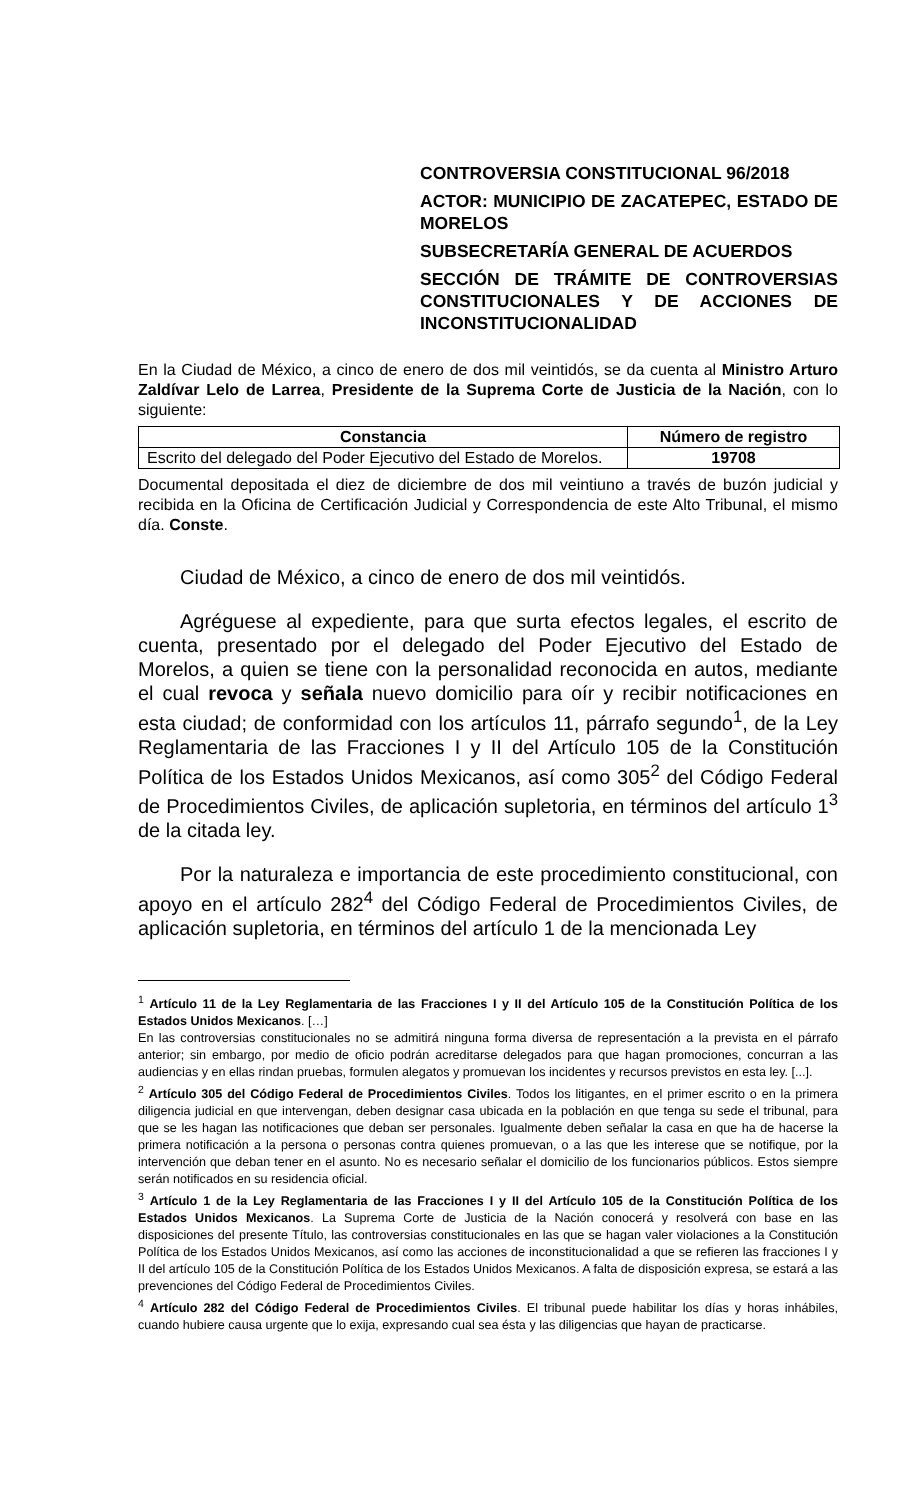CONTROVERSIA CONSTITUCIONAL 96/2018
ACTOR: MUNICIPIO DE ZACATEPEC, ESTADO DE MORELOS
SUBSECRETARÍA GENERAL DE ACUERDOS
SECCIÓN DE TRÁMITE DE CONTROVERSIAS CONSTITUCIONALES Y DE ACCIONES DE INCONSTITUCIONALIDAD
En la Ciudad de México, a cinco de enero de dos mil veintidós, se da cuenta al Ministro Arturo Zaldívar Lelo de Larrea, Presidente de la Suprema Corte de Justicia de la Nación, con lo siguiente:
| Constancia | Número de registro |
| --- | --- |
| Escrito del delegado del Poder Ejecutivo del Estado de Morelos. | 19708 |
Documental depositada el diez de diciembre de dos mil veintiuno a través de buzón judicial y recibida en la Oficina de Certificación Judicial y Correspondencia de este Alto Tribunal, el mismo día. Conste.
Ciudad de México, a cinco de enero de dos mil veintidós.
Agréguese al expediente, para que surta efectos legales, el escrito de cuenta, presentado por el delegado del Poder Ejecutivo del Estado de Morelos, a quien se tiene con la personalidad reconocida en autos, mediante el cual revoca y señala nuevo domicilio para oír y recibir notificaciones en esta ciudad; de conformidad con los artículos 11, párrafo segundo<sup>1</sup>, de la Ley Reglamentaria de las Fracciones I y II del Artículo 105 de la Constitución Política de los Estados Unidos Mexicanos, así como 305<sup>2</sup> del Código Federal de Procedimientos Civiles, de aplicación supletoria, en términos del artículo 1<sup>3</sup> de la citada ley.
Por la naturaleza e importancia de este procedimiento constitucional, con apoyo en el artículo 282<sup>4</sup> del Código Federal de Procedimientos Civiles, de aplicación supletoria, en términos del artículo 1 de la mencionada Ley
<sup>1</sup> Artículo 11 de la Ley Reglamentaria de las Fracciones I y II del Artículo 105 de la Constitución Política de los Estados Unidos Mexicanos. […]
En las controversias constitucionales no se admitirá ninguna forma diversa de representación a la prevista en el párrafo anterior; sin embargo, por medio de oficio podrán acreditarse delegados para que hagan promociones, concurran a las audiencias y en ellas rindan pruebas, formulen alegatos y promuevan los incidentes y recursos previstos en esta ley. [...].
<sup>2</sup> Artículo 305 del Código Federal de Procedimientos Civiles. Todos los litigantes, en el primer escrito o en la primera diligencia judicial en que intervengan, deben designar casa ubicada en la población en que tenga su sede el tribunal, para que se les hagan las notificaciones que deban ser personales. Igualmente deben señalar la casa en que ha de hacerse la primera notificación a la persona o personas contra quienes promuevan, o a las que les interese que se notifique, por la intervención que deban tener en el asunto. No es necesario señalar el domicilio de los funcionarios públicos. Estos siempre serán notificados en su residencia oficial.
<sup>3</sup> Artículo 1 de la Ley Reglamentaria de las Fracciones I y II del Artículo 105 de la Constitución Política de los Estados Unidos Mexicanos. La Suprema Corte de Justicia de la Nación conocerá y resolverá con base en las disposiciones del presente Título, las controversias constitucionales en las que se hagan valer violaciones a la Constitución Política de los Estados Unidos Mexicanos, así como las acciones de inconstitucionalidad a que se refieren las fracciones I y II del artículo 105 de la Constitución Política de los Estados Unidos Mexicanos. A falta de disposición expresa, se estará a las prevenciones del Código Federal de Procedimientos Civiles.
<sup>4</sup> Artículo 282 del Código Federal de Procedimientos Civiles. El tribunal puede habilitar los días y horas inhábiles, cuando hubiere causa urgente que lo exija, expresando cual sea ésta y las diligencias que hayan de practicarse.